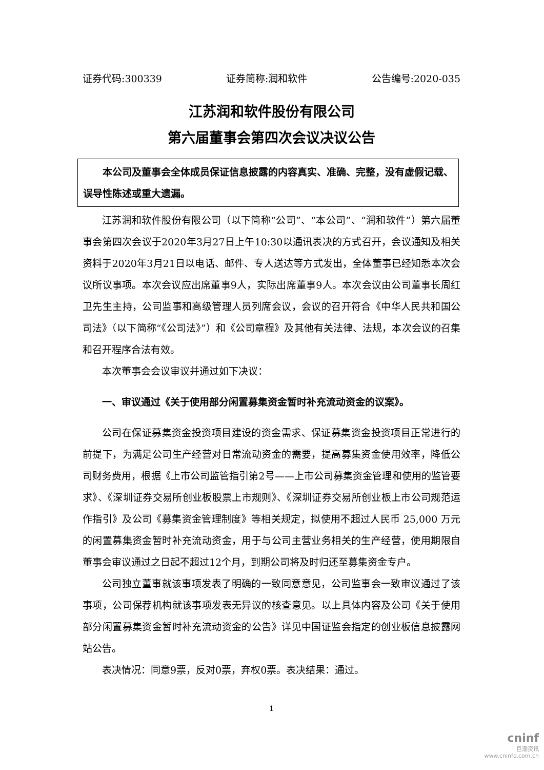证券代码:300339 证券简称:润和软件 公告编号:2020-035
江苏润和软件股份有限公司
第六届董事会第四次会议决议公告
本公司及董事会全体成员保证信息披露的内容真实、准确、完整，没有虚假记载、误导性陈述或重大遗漏。
江苏润和软件股份有限公司（以下简称“公司”、“本公司”、“润和软件”）第六届董事会第四次会议于2020年3月27日上午10:30以通讯表决的方式召开，会议通知及相关资料于2020年3月21日以电话、邮件、专人送达等方式发出，全体董事已经知悉本次会议所议事项。本次会议应出席董事9人，实际出席董事9人。本次会议由公司董事长周红卫先生主持，公司监事和高级管理人员列席会议，会议的召开符合《中华人民共和国公司法》（以下简称“《公司法》”）和《公司章程》及其他有关法律、法规，本次会议的召集和召开程序合法有效。
本次董事会会议审议并通过如下决议：
一、审议通过《关于使用部分闲置募集资金暂时补充流动资金的议案》。
公司在保证募集资金投资项目建设的资金需求、保证募集资金投资项目正常进行的前提下，为满足公司生产经营对日常流动资金的需要，提高募集资金使用效率，降低公司财务费用，根据《上市公司监管指引第2号——上市公司募集资金管理和使用的监管要求》、《深圳证券交易所创业板股票上市规则》、《深圳证券交易所创业板上市公司规范运作指引》及公司《募集资金管理制度》等相关规定，拟使用不超过人民币 25,000 万元的闲置募集资金暂时补充流动资金，用于与公司主营业务相关的生产经营，使用期限自董事会审议通过之日起不超过12个月，到期公司将及时归还至募集资金专户。
公司独立董事就该事项发表了明确的一致同意意见，公司监事会一致审议通过了该事项，公司保荐机构就该事项发表无异议的核查意见。以上具体内容及公司《关于使用部分闲置募集资金暂时补充流动资金的公告》详见中国证监会指定的创业板信息披露网站公告。
表决情况：同意9票，反对0票，弃权0票。表决结果：通过。
1
cninf
巨潮资讯
www.cninfo.com.cn